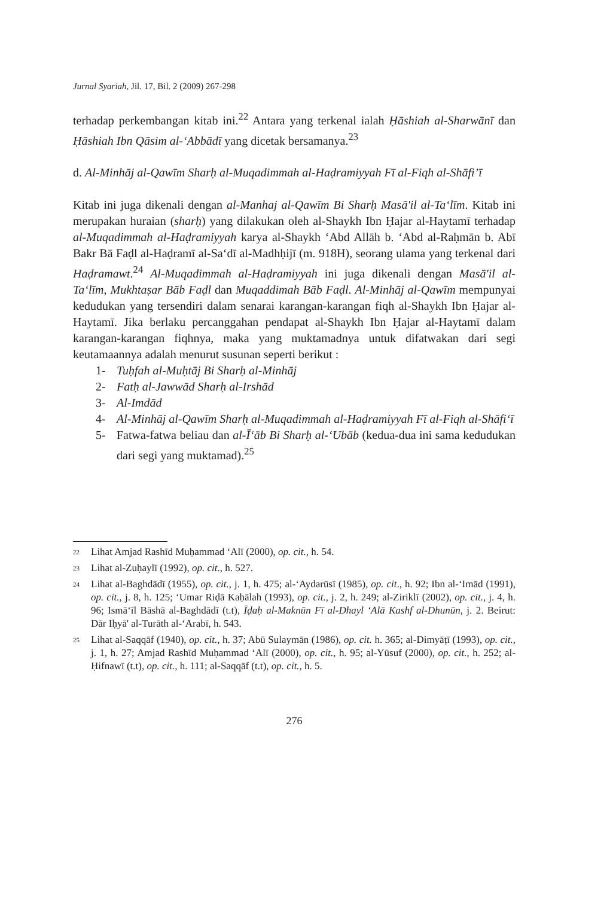Jurnal Syariah, Jil. 17, Bil. 2 (2009) 267-298
terhadap perkembangan kitab ini.<sup>22</sup> Antara yang terkenal ialah Ḥāshiah al-Sharwānī dan Ḥāshiah Ibn Qāsim al-‘Abbādī yang dicetak bersamanya.<sup>23</sup>
d. Al-Minhāj al-Qawīm Sharḥ al-Muqadimmah al-Haḍramiyyah Fī al-Fiqh al-Shāfi’ī
Kitab ini juga dikenali dengan al-Manhaj al-Qawīm Bi Sharḥ Masā'il al-Ta‘līm. Kitab ini merupakan huraian (sharḥ) yang dilakukan oleh al-Shaykh Ibn Ḥajar al-Haytamī terhadap al-Muqadimmah al-Haḍramiyyah karya al-Shaykh ‘Abd Allāh b. ‘Abd al-Raḥmān b. Abī Bakr Bā Faḍl al-Haḍramī al-Sa‘dī al-Madhḥijī (m. 918H), seorang ulama yang terkenal dari Haḍramawt.<sup>24</sup> Al-Muqadimmah al-Haḍramiyyah ini juga dikenali dengan Masā'il al-Ta‘līm, Mukhtaṣar Bāb Faḍl dan Muqaddimah Bāb Faḍl. Al-Minhāj al-Qawīm mempunyai kedudukan yang tersendiri dalam senarai karangan-karangan fiqh al-Shaykh Ibn Ḥajar al-Haytamī. Jika berlaku percanggahan pendapat al-Shaykh Ibn Ḥajar al-Haytamī dalam karangan-karangan fiqhnya, maka yang muktamadnya untuk difatwakan dari segi keutamaannya adalah menurut susunan seperti berikut :
1- Tuḥfah al-Muḥtāj Bi Sharḥ al-Minhāj
2- Fatḥ al-Jawwād Sharḥ al-Irshād
3- Al-Imdād
4- Al-Minhāj al-Qawīm Sharḥ al-Muqadimmah al-Haḍramiyyah Fī al-Fiqh al-Shāfi‘ī
5- Fatwa-fatwa beliau dan al-Ī‘āb Bi Sharḥ al-‘Ubāb (kedua-dua ini sama kedudukan dari segi yang muktamad).<sup>25</sup>
<sup>22</sup> Lihat Amjad Rashīd Muḥammad ‘Alī (2000), op. cit., h. 54.
<sup>23</sup> Lihat al-Zuḥaylī (1992), op. cit., h. 527.
<sup>24</sup> Lihat al-Baghdādī (1955), op. cit., j. 1, h. 475; al-‘Aydarūsī (1985), op. cit., h. 92; Ibn al-‘Imād (1991), op. cit., j. 8, h. 125; ‘Umar Riḍā Kaḥālah (1993), op. cit., j. 2, h. 249; al-Ziriklī (2002), op. cit., j. 4, h. 96; Ismā‘īl Bāshā al-Baghdādī (t.t), Īḍaḥ al-Maknūn Fī al-Dhayl ‘Alā Kashf al-Dhunūn, j. 2. Beirut: Dār Iḥyā' al-Turāth al-‘Arabī, h. 543.
<sup>25</sup> Lihat al-Saqqāf (1940), op. cit., h. 37; Abū Sulaymān (1986), op. cit. h. 365; al-Dimyāṭī (1993), op. cit., j. 1, h. 27; Amjad Rashīd Muḥammad ‘Alī (2000), op. cit., h. 95; al-Yūsuf (2000), op. cit., h. 252; al-Ḥifnawī (t.t), op. cit., h. 111; al-Saqqāf (t.t), op. cit., h. 5.
276